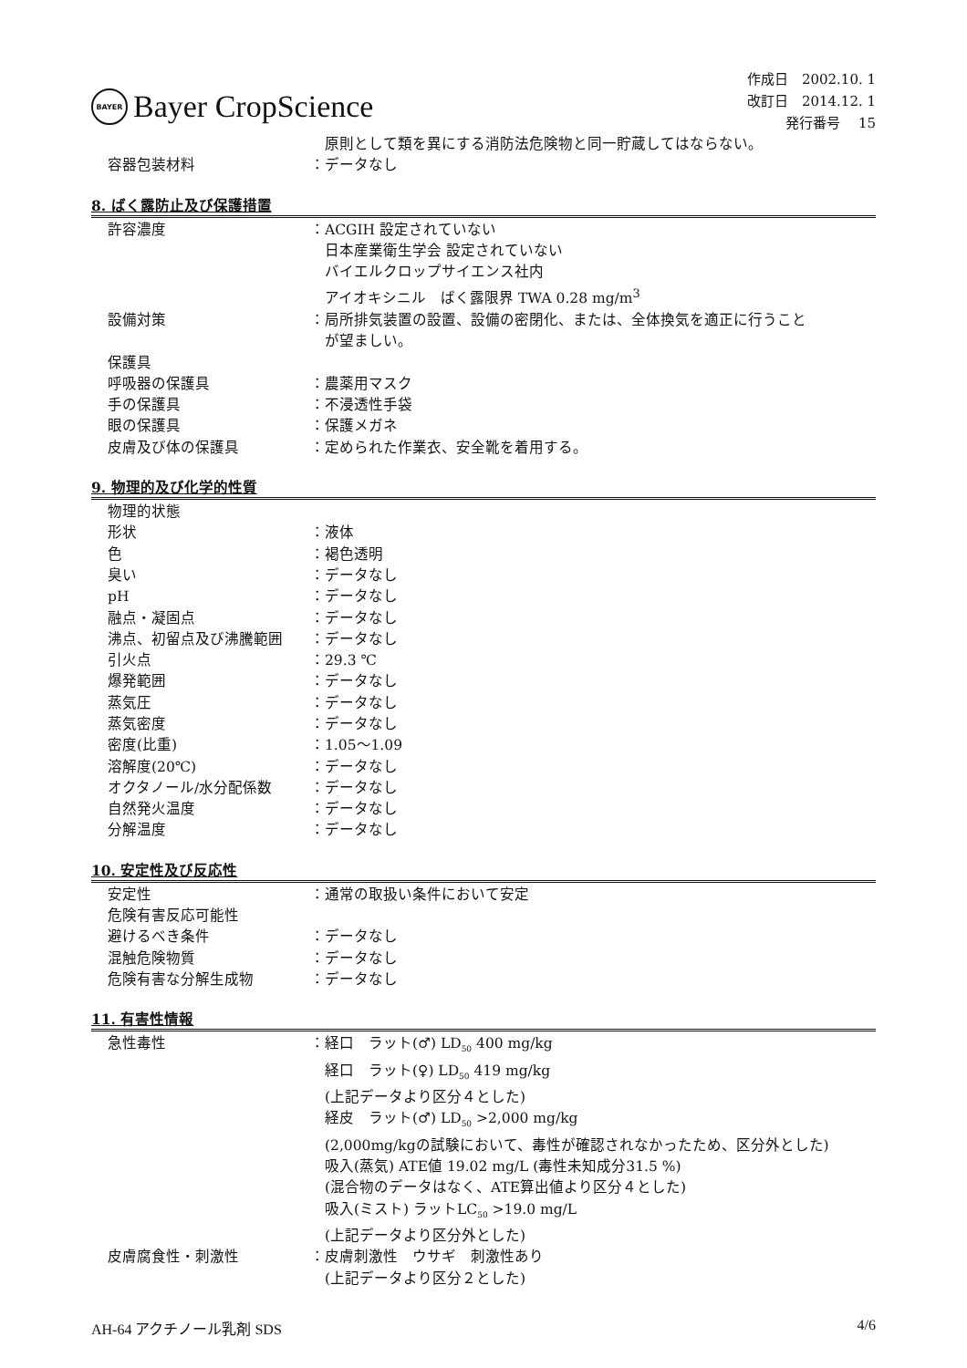BAYER
Bayer CropScience
作成日　2002.10. 1
改訂日　2014.12. 1
発行番号　 15
　原則として類を異にする消防法危険物と同一貯蔵してはならない。
容器包装材料 ：データなし
8. ばく露防止及び保護措置
許容濃度 ：ACGIH 設定されていない
　日本産業衛生学会 設定されていない
　バイエルクロップサイエンス社内
　アイオキシニル　ばく露限界 TWA 0.28 mg/m<sup>3</sup>
設備対策 ：局所排気装置の設置、設備の密閉化、または、全体換気を適正に行うこと
　が望ましい。
保護具
呼吸器の保護具 ：農薬用マスク
手の保護具 ：不浸透性手袋
眼の保護具 ：保護メガネ
皮膚及び体の保護具 ：定められた作業衣、安全靴を着用する。
9. 物理的及び化学的性質
物理的状態
形状 ：液体
色 ：褐色透明
臭い ：データなし
pH ：データなし
融点・凝固点 ：データなし
沸点、初留点及び沸騰範囲 ：データなし
引火点 ：29.3 ℃
爆発範囲 ：データなし
蒸気圧 ：データなし
蒸気密度 ：データなし
密度(比重) ：1.05～1.09
溶解度(20℃) ：データなし
オクタノール/水分配係数 ：データなし
自然発火温度 ：データなし
分解温度 ：データなし
10. 安定性及び反応性
安定性 ：通常の取扱い条件において安定
危険有害反応可能性
避けるべき条件 ：データなし
混触危険物質 ：データなし
危険有害な分解生成物 ：データなし
11. 有害性情報
急性毒性 ：経口　ラット(♂) LD<sub>50</sub> 400 mg/kg
　経口　ラット(♀) LD<sub>50</sub> 419 mg/kg
　(上記データより区分４とした)
　経皮　ラット(♂) LD<sub>50</sub> >2,000 mg/kg
　(2,000mg/kgの試験において、毒性が確認されなかったため、区分外とした)
　吸入(蒸気) ATE値 19.02 mg/L (毒性未知成分31.5 %)
　(混合物のデータはなく、ATE算出値より区分４とした)
　吸入(ミスト) ラットLC<sub>50</sub> >19.0 mg/L
　(上記データより区分外とした)
皮膚腐食性・刺激性 ：皮膚刺激性　ウサギ　刺激性あり
　(上記データより区分２とした)
AH-64 アクチノール乳剤 SDS 4/6